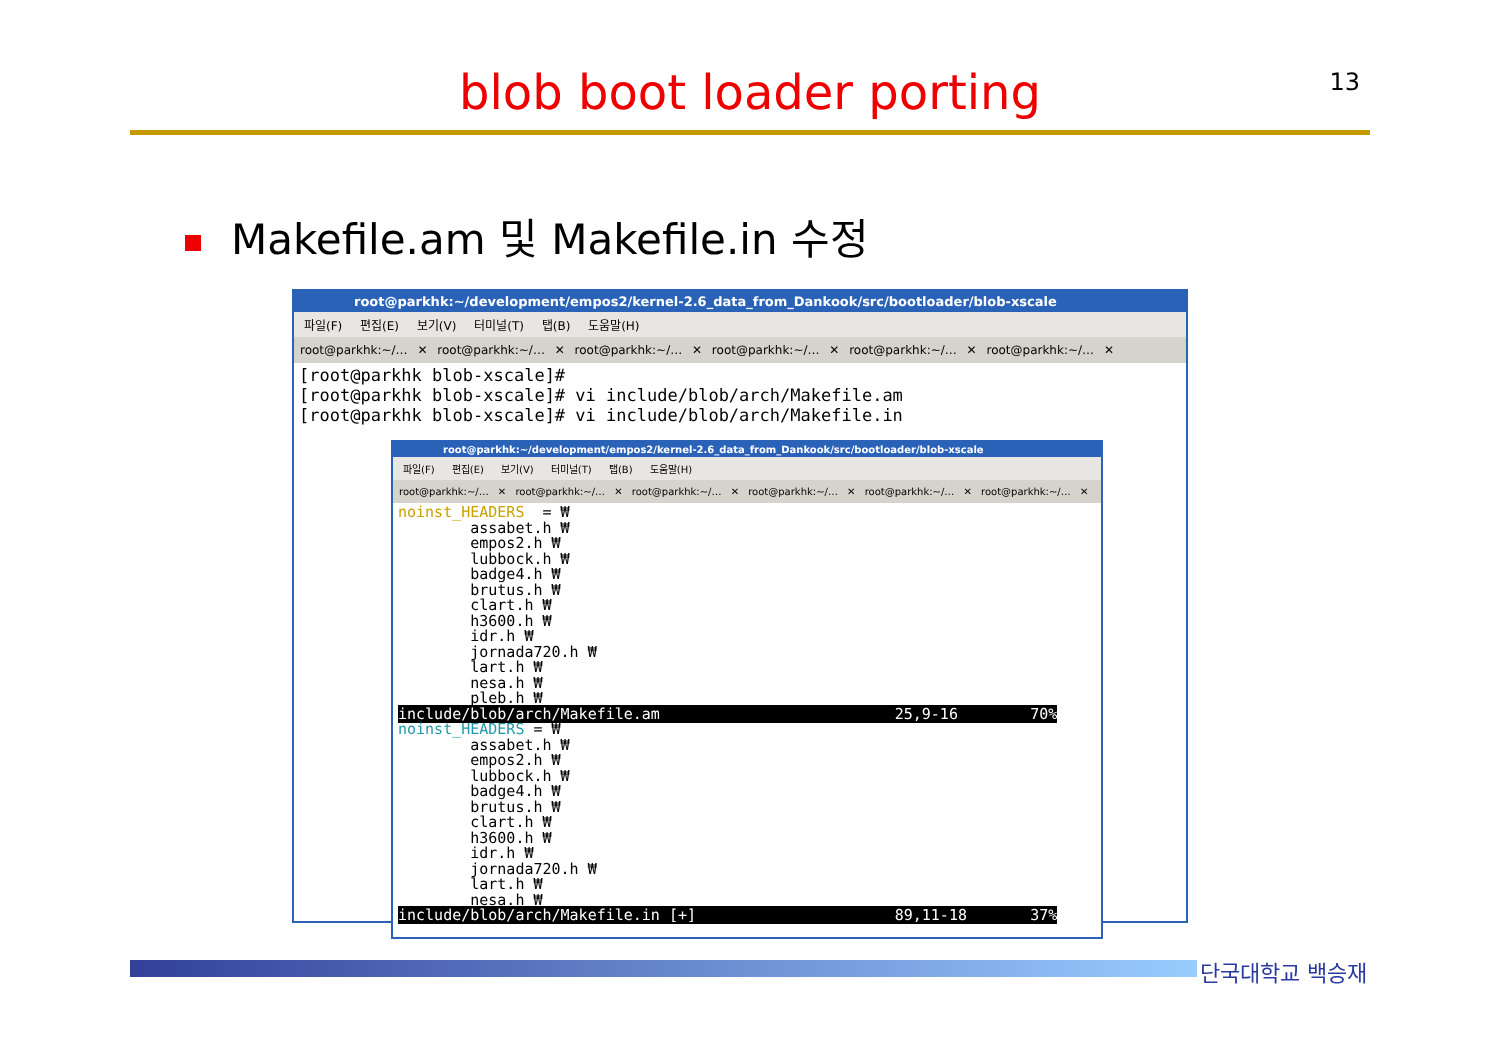13
blob boot loader porting
Makefile.am 및 Makefile.in 수정
root@parkhk:~/development/empos2/kernel-2.6_data_from_Dankook/src/bootloader/blob-xscale
파일(F) 편집(E) 보기(V) 터미널(T) 탭(B) 도움말(H)
root@parkhk:~/… ✕ root@parkhk:~/… ✕ root@parkhk:~/… ✕ root@parkhk:~/… ✕ root@parkhk:~/… ✕ root@parkhk:~/… ✕
[root@parkhk blob-xscale]#
[root@parkhk blob-xscale]# vi include/blob/arch/Makefile.am
[root@parkhk blob-xscale]# vi include/blob/arch/Makefile.in
root@parkhk:~/development/empos2/kernel-2.6_data_from_Dankook/src/bootloader/blob-xscale
파일(F) 편집(E) 보기(V) 터미널(T) 탭(B) 도움말(H)
root@parkhk:~/… ✕ root@parkhk:~/… ✕ root@parkhk:~/… ✕ root@parkhk:~/… ✕ root@parkhk:~/… ✕ root@parkhk:~/… ✕
noinst_HEADERS  = ₩
        assabet.h ₩
        empos2.h ₩
        lubbock.h ₩
        badge4.h ₩
        brutus.h ₩
        clart.h ₩
        h3600.h ₩
        idr.h ₩
        jornada720.h ₩
        lart.h ₩
        nesa.h ₩
        pleb.h ₩
include/blob/arch/Makefile.am                          25,9-16        70%
noinst_HEADERS = ₩
        assabet.h ₩
        empos2.h ₩
        lubbock.h ₩
        badge4.h ₩
        brutus.h ₩
        clart.h ₩
        h3600.h ₩
        idr.h ₩
        jornada720.h ₩
        lart.h ₩
        nesa.h ₩
include/blob/arch/Makefile.in [+]                      89,11-18       37%
단국대학교 백승재